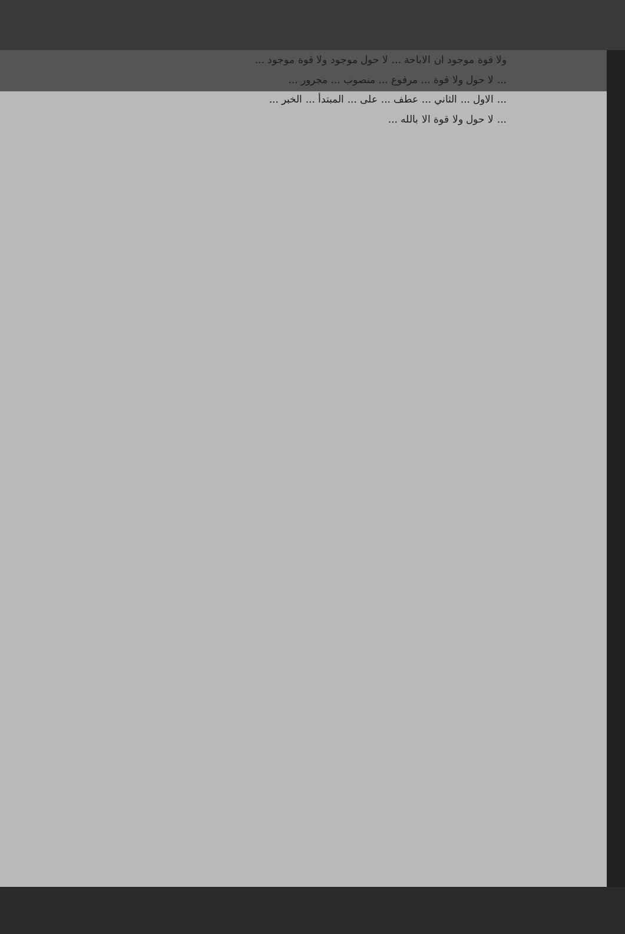ولا قوة موجود ان الاباحة ... لا حول موجود ولا قوة موجود ...
... لا حول ولا قوة ... مرفوع ... منصوب ... مجرور ...
... الاول ... الثاني ... عطف ... على ... المبتدأ ... الخبر ...
... لا حول ولا قوة الا بالله ...